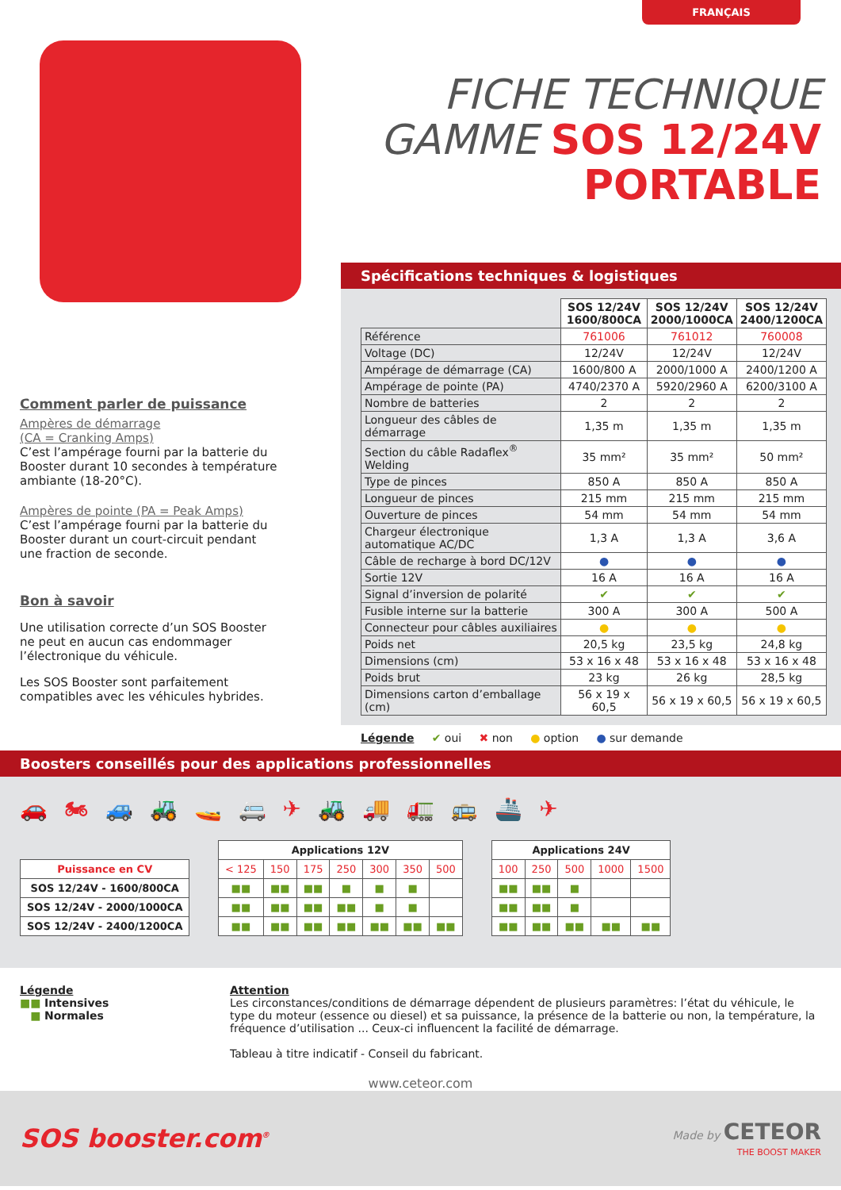FRANÇAIS
FICHE TECHNIQUE
GAMME SOS 12/24V
PORTABLE
Comment parler de puissance
Ampères de démarrage
(CA = Cranking Amps)
C’est l’ampérage fourni par la batterie du Booster durant 10 secondes à température ambiante (18-20°C).
Ampères de pointe (PA = Peak Amps)
C’est l’ampérage fourni par la batterie du Booster durant un court-circuit pendant une fraction de seconde.
Bon à savoir
Une utilisation correcte d’un SOS Booster ne peut en aucun cas endommager l’électronique du véhicule.
Les SOS Booster sont parfaitement compatibles avec les véhicules hybrides.
Spécifications techniques & logistiques
| | SOS 12/24V 1600/800CA | SOS 12/24V 2000/1000CA | SOS 12/24V 2400/1200CA |
| Référence | 761006 | 761012 | 760008 |
| Voltage (DC) | 12/24V | 12/24V | 12/24V |
| Ampérage de démarrage (CA) | 1600/800 A | 2000/1000 A | 2400/1200 A |
| Ampérage de pointe (PA) | 4740/2370 A | 5920/2960 A | 6200/3100 A |
| Nombre de batteries | 2 | 2 | 2 |
| Longueur des câbles de démarrage | 1,35 m | 1,35 m | 1,35 m |
| Section du câble Radaflex<sup>®</sup> Welding | 35 mm² | 35 mm² | 50 mm² |
| Type de pinces | 850 A | 850 A | 850 A |
| Longueur de pinces | 215 mm | 215 mm | 215 mm |
| Ouverture de pinces | 54 mm | 54 mm | 54 mm |
| Chargeur électronique automatique AC/DC | 1,3 A | 1,3 A | 3,6 A |
| Câble de recharge à bord DC/12V | ● | ● | ● |
| Sortie 12V | 16 A | 16 A | 16 A |
| Signal d’inversion de polarité | ✔ | ✔ | ✔ |
| Fusible interne sur la batterie | 300 A | 300 A | 500 A |
| Connecteur pour câbles auxiliaires | ● | ● | ● |
| Poids net | 20,5 kg | 23,5 kg | 24,8 kg |
| Dimensions (cm) | 53 x 16 x 48 | 53 x 16 x 48 | 53 x 16 x 48 |
| Poids brut | 23 kg | 26 kg | 28,5 kg |
| Dimensions carton d’emballage (cm) | 56 x 19 x 60,5 | 56 x 19 x 60,5 | 56 x 19 x 60,5 |
Légende ✔ oui ✖ non ● option ● sur demande
Boosters conseillés pour des applications professionnelles
🚗 🏍 🚙 🚜 🚤 🚐 ✈ 🚜 🚚 🚛 🚌 🚢 ✈
| | | Applications 12V | | | | | | | | Applications 24V | | | | |
| --- | --- | --- | --- | --- | --- | --- | --- | --- | --- | --- | --- | --- | --- | --- |
| Puissance en CV | | < 125 | 150 | 175 | 250 | 300 | 350 | 500 | | 100 | 250 | 500 | 1000 | 1500 |
| SOS 12/24V - 1600/800CA | | ■■ | ■■ | ■■ | ■ | ■ | ■ | | | ■■ | ■■ | ■ | | |
| SOS 12/24V - 2000/1000CA | | ■■ | ■■ | ■■ | ■■ | ■ | ■ | | | ■■ | ■■ | ■ | | |
| SOS 12/24V - 2400/1200CA | | ■■ | ■■ | ■■ | ■■ | ■■ | ■■ | ■■ | | ■■ | ■■ | ■■ | ■■ | ■■ |
Légende
■■ Intensives
■ Normales
Attention
Les circonstances/conditions de démarrage dépendent de plusieurs paramètres: l’état du véhicule, le type du moteur (essence ou diesel) et sa puissance, la présence de la batterie ou non, la température, la fréquence d’utilisation ... Ceux-ci influencent la facilité de démarrage.
Tableau à titre indicatif - Conseil du fabricant.
www.ceteor.com
SOS booster.com<sup>®</sup>
Made by CETEOR
THE BOOST MAKER